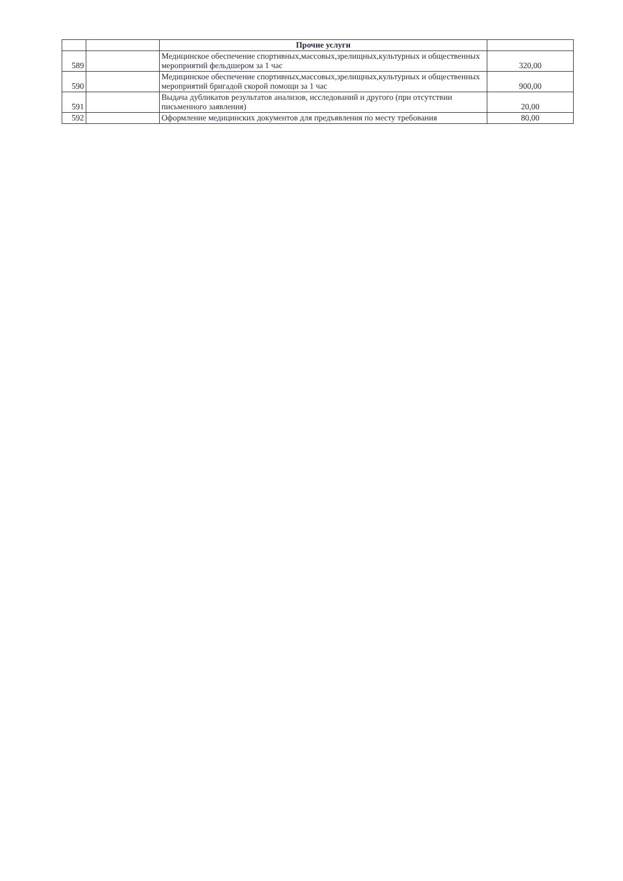| | | Прочие услуги | |
| 589 | | Медицинское обеспечение спортивных,массовых,зрелищных,культурных и общественных мероприятий фельдшером за 1 час | 320,00 |
| 590 | | Медицинское обеспечение спортивных,массовых,зрелищных,культурных и общественных мероприятий бригадой скорой помощи за 1 час | 900,00 |
| 591 | | Выдача дубликатов результатов анализов, исследований и другого (при отсутствии письменного заявления) | 20,00 |
| 592 | | Оформление медицинских документов для предъявления по месту требования | 80,00 |